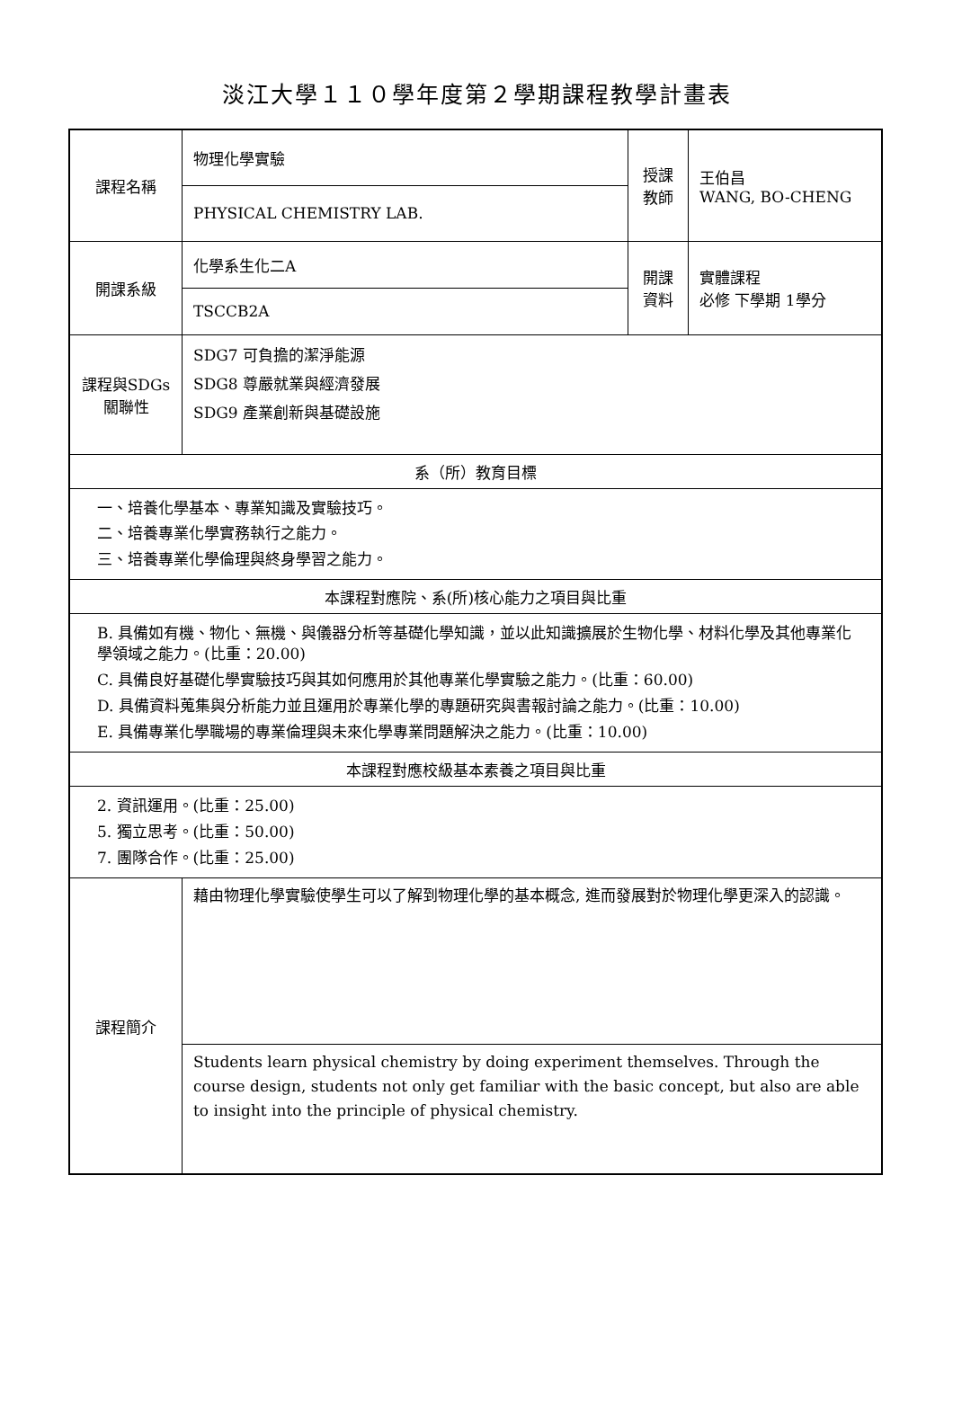淡江大學１１０學年度第２學期課程教學計畫表
| 課程名稱 | 物理化學實驗 | 授課 教師 | 王伯昌 WANG, BO-CHENG |
| | PHYSICAL CHEMISTRY LAB. | | |
| 開課系級 | 化學系生化二A | 開課 資料 | 實體課程 必修 下學期 1學分 |
| | TSCCB2A | | |
| 課程與SDGs 關聯性 | SDG7 可負擔的潔淨能源 SDG8 尊嚴就業與經濟發展 SDG9 產業創新與基礎設施 | | |
| 系（所）教育目標 | | | |
| 一、培養化學基本、專業知識及實驗技巧。 二、培養專業化學實務執行之能力。 三、培養專業化學倫理與終身學習之能力。 | | | |
| 本課程對應院、系(所)核心能力之項目與比重 | | | |
| B. 具備如有機、物化、無機、與儀器分析等基礎化學知識，並以此知識擴展於生物化學、材料化學及其他專業化學領域之能力。(比重：20.00) C. 具備良好基礎化學實驗技巧與其如何應用於其他專業化學實驗之能力。(比重：60.00) D. 具備資料蒐集與分析能力並且運用於專業化學的專題研究與書報討論之能力。(比重：10.00) E. 具備專業化學職場的專業倫理與未來化學專業問題解決之能力。(比重：10.00) | | | |
| 本課程對應校級基本素養之項目與比重 | | | |
| 2. 資訊運用。(比重：25.00) 5. 獨立思考。(比重：50.00) 7. 團隊合作。(比重：25.00) | | | |
| 課程簡介 | 藉由物理化學實驗使學生可以了解到物理化學的基本概念, 進而發展對於物理化學更深入的認識。 | | |
| | Students learn physical chemistry by doing experiment themselves. Through the course design, students not only get familiar with the basic concept, but also are able to insight into the principle of physical chemistry. | | |